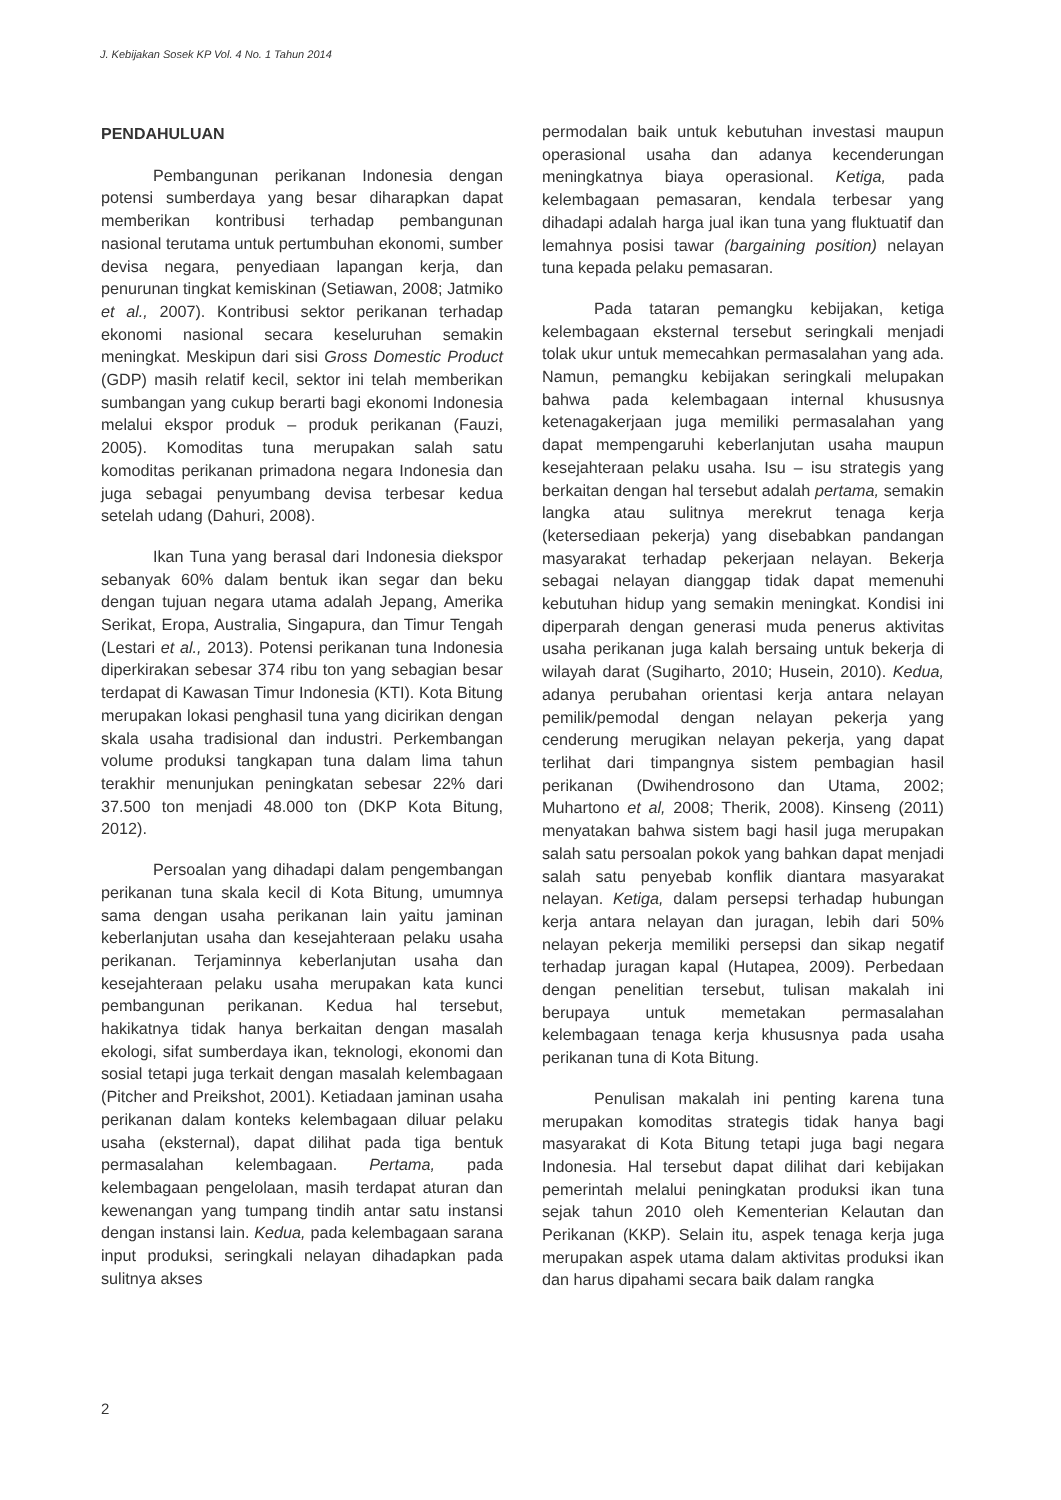J. Kebijakan Sosek KP Vol. 4 No. 1 Tahun 2014
PENDAHULUAN
Pembangunan perikanan Indonesia dengan potensi sumberdaya yang besar diharapkan dapat memberikan kontribusi terhadap pembangunan nasional terutama untuk pertumbuhan ekonomi, sumber devisa negara, penyediaan lapangan kerja, dan penurunan tingkat kemiskinan (Setiawan, 2008; Jatmiko et al., 2007). Kontribusi sektor perikanan terhadap ekonomi nasional secara keseluruhan semakin meningkat. Meskipun dari sisi Gross Domestic Product (GDP) masih relatif kecil, sektor ini telah memberikan sumbangan yang cukup berarti bagi ekonomi Indonesia melalui ekspor produk – produk perikanan (Fauzi, 2005). Komoditas tuna merupakan salah satu komoditas perikanan primadona negara Indonesia dan juga sebagai penyumbang devisa terbesar kedua setelah udang (Dahuri, 2008).
Ikan Tuna yang berasal dari Indonesia diekspor sebanyak 60% dalam bentuk ikan segar dan beku dengan tujuan negara utama adalah Jepang, Amerika Serikat, Eropa, Australia, Singapura, dan Timur Tengah (Lestari et al., 2013). Potensi perikanan tuna Indonesia diperkirakan sebesar 374 ribu ton yang sebagian besar terdapat di Kawasan Timur Indonesia (KTI). Kota Bitung merupakan lokasi penghasil tuna yang dicirikan dengan skala usaha tradisional dan industri. Perkembangan volume produksi tangkapan tuna dalam lima tahun terakhir menunjukan peningkatan sebesar 22% dari 37.500 ton menjadi 48.000 ton (DKP Kota Bitung, 2012).
Persoalan yang dihadapi dalam pengembangan perikanan tuna skala kecil di Kota Bitung, umumnya sama dengan usaha perikanan lain yaitu jaminan keberlanjutan usaha dan kesejahteraan pelaku usaha perikanan. Terjaminnya keberlanjutan usaha dan kesejahteraan pelaku usaha merupakan kata kunci pembangunan perikanan. Kedua hal tersebut, hakikatnya tidak hanya berkaitan dengan masalah ekologi, sifat sumberdaya ikan, teknologi, ekonomi dan sosial tetapi juga terkait dengan masalah kelembagaan (Pitcher and Preikshot, 2001). Ketiadaan jaminan usaha perikanan dalam konteks kelembagaan diluar pelaku usaha (eksternal), dapat dilihat pada tiga bentuk permasalahan kelembagaan. Pertama, pada kelembagaan pengelolaan, masih terdapat aturan dan kewenangan yang tumpang tindih antar satu instansi dengan instansi lain. Kedua, pada kelembagaan sarana input produksi, seringkali nelayan dihadapkan pada sulitnya akses
permodalan baik untuk kebutuhan investasi maupun operasional usaha dan adanya kecenderungan meningkatnya biaya operasional. Ketiga, pada kelembagaan pemasaran, kendala terbesar yang dihadapi adalah harga jual ikan tuna yang fluktuatif dan lemahnya posisi tawar (bargaining position) nelayan tuna kepada pelaku pemasaran.
Pada tataran pemangku kebijakan, ketiga kelembagaan eksternal tersebut seringkali menjadi tolak ukur untuk memecahkan permasalahan yang ada. Namun, pemangku kebijakan seringkali melupakan bahwa pada kelembagaan internal khususnya ketenagakerjaan juga memiliki permasalahan yang dapat mempengaruhi keberlanjutan usaha maupun kesejahteraan pelaku usaha. Isu – isu strategis yang berkaitan dengan hal tersebut adalah pertama, semakin langka atau sulitnya merekrut tenaga kerja (ketersediaan pekerja) yang disebabkan pandangan masyarakat terhadap pekerjaan nelayan. Bekerja sebagai nelayan dianggap tidak dapat memenuhi kebutuhan hidup yang semakin meningkat. Kondisi ini diperparah dengan generasi muda penerus aktivitas usaha perikanan juga kalah bersaing untuk bekerja di wilayah darat (Sugiharto, 2010; Husein, 2010). Kedua, adanya perubahan orientasi kerja antara nelayan pemilik/pemodal dengan nelayan pekerja yang cenderung merugikan nelayan pekerja, yang dapat terlihat dari timpangnya sistem pembagian hasil perikanan (Dwihendrosono dan Utama, 2002; Muhartono et al, 2008; Therik, 2008). Kinseng (2011) menyatakan bahwa sistem bagi hasil juga merupakan salah satu persoalan pokok yang bahkan dapat menjadi salah satu penyebab konflik diantara masyarakat nelayan. Ketiga, dalam persepsi terhadap hubungan kerja antara nelayan dan juragan, lebih dari 50% nelayan pekerja memiliki persepsi dan sikap negatif terhadap juragan kapal (Hutapea, 2009). Perbedaan dengan penelitian tersebut, tulisan makalah ini berupaya untuk memetakan permasalahan kelembagaan tenaga kerja khususnya pada usaha perikanan tuna di Kota Bitung.
Penulisan makalah ini penting karena tuna merupakan komoditas strategis tidak hanya bagi masyarakat di Kota Bitung tetapi juga bagi negara Indonesia. Hal tersebut dapat dilihat dari kebijakan pemerintah melalui peningkatan produksi ikan tuna sejak tahun 2010 oleh Kementerian Kelautan dan Perikanan (KKP). Selain itu, aspek tenaga kerja juga merupakan aspek utama dalam aktivitas produksi ikan dan harus dipahami secara baik dalam rangka
2